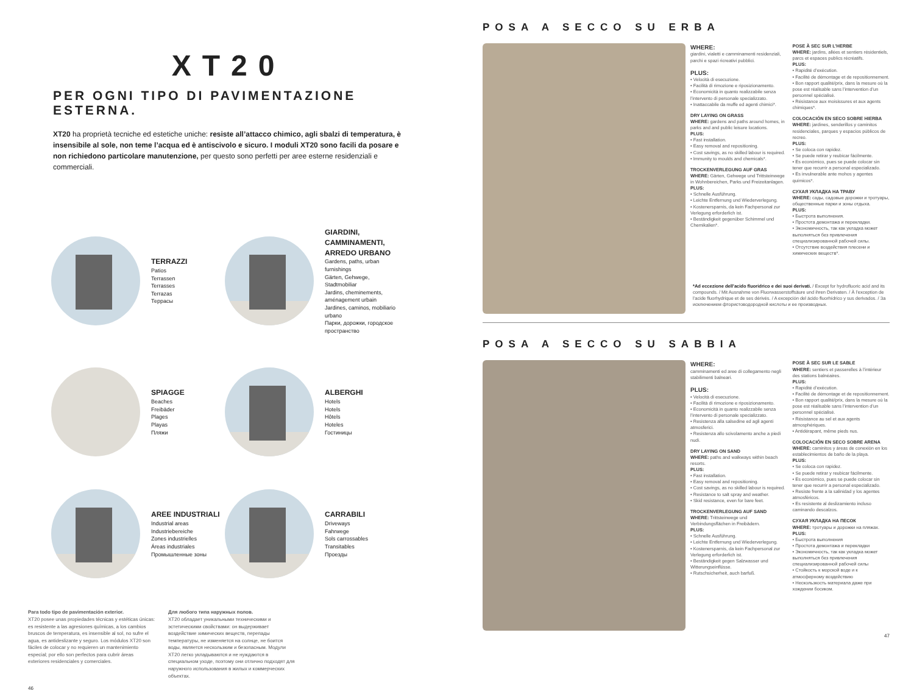XT20
PER OGNI TIPO DI PAVIMENTAZIONE ESTERNA.
XT20 ha proprietà tecniche ed estetiche uniche: resiste all’attacco chimico, agli sbalzi di temperatura, è insensibile al sole, non teme l’acqua ed è antiscivolo e sicuro. I moduli XT20 sono facili da posare e non richiedono particolare manutenzione, per questo sono perfetti per aree esterne residenziali e commerciali.
TERRAZZI
Patios
Terrassen
Terrasses
Terrazas
Террасы
GIARDINI, CAMMINAMENTI, ARREDO URBANO
Gardens, paths, urban furnishings
Gärten, Gehwege, Stadtmobiliar
Jardins, cheminements, aménagement urbain
Jardines, caminos, mobiliario urbano
Парки, дорожки, городское пространство
SPIAGGE
Beaches
Freibäder
Plages
Playas
Пляжи
ALBERGHI
Hotels
Hotels
Hôtels
Hoteles
Гостиницы
AREE INDUSTRIALI
Industrial areas
Industriebereiche
Zones industrielles
Áreas industriales
Промышленные зоны
CARRABILI
Driveways
Fahrwege
Sols carrossables
Transitables
Проезды
Para todo tipo de pavimentación exterior.
XT20 posee unas propiedades técnicas y estéticas únicas: es resistente a las agresiones químicas, a los cambios bruscos de temperatura, es insensible al sol, no sufre el agua, es antideslizante y seguro. Los módulos XT20 son fáciles de colocar y no requieren un mantenimiento especial; por ello son perfectos para cubrir áreas exteriores residenciales y comerciales.
Для любого типа наружных полов.
XT20 обладает уникальными техническими и эстетическими свойствами: он выдерживает воздействие химических веществ, перепады температуры, не изменяется на солнце, не боится воды, является нескользким и безопасным. Модули XT20 легко укладываются и не нуждаются в специальном уходе, поэтому они отлично подходят для наружного использования в жилых и коммерческих объектах.
46
POSA A SECCO SU ERBA
WHERE:
giardini, vialetti e camminamenti residenziali, parchi e spazi ricreativi pubblici.
PLUS:
• Velocità di esecuzione.
• Facilità di rimozione e riposizionamento.
• Economicità in quanto realizzabile senza l’intervento di personale specializzato.
• Inattaccabile da muffe ed agenti chimici*.
DRY LAYING ON GRASS
WHERE: gardens and paths around homes, in parks and and public leisure locations.
PLUS:
• Fast installation.
• Easy removal and repositioning.
• Cost savings, as no skilled labour is required.
• Immunity to moulds and chemicals*.
TROCKENVERLEGUNG AUF GRAS
WHERE: Gärten, Gehwege und Trittsteinwege in Wohnbereichen, Parks und Freizeitanlagen.
PLUS:
• Schnelle Ausführung.
• Leichte Entfernung und Wiederverlegung.
• Kostenersparnis, da kein Fachpersonal zur Verlegung erforderlich ist.
• Beständigkeit gegenüber Schimmel und Chemikalien*.
POSE À SEC SUR L’HERBE
WHERE: jardins, allées et sentiers résidentiels, parcs et espaces publics récréatifs.
PLUS:
• Rapidité d’exécution.
• Facilité de démontage et de repositionnement.
• Bon rapport qualité/prix, dans la mesure où la pose est réalisable sans l’intervention d’un personnel spécialisé.
• Résistance aux moisissures et aux agents chimiques*.
COLOCACIÓN EN SECO SOBRE HIERBA
WHERE: jardines, senderillos y caminitos residenciales, parques y espacios públicos de recreo.
PLUS:
• Se coloca con rapidez.
• Se puede retirar y reubicar fácilmente.
• Es económico, pues se puede colocar sin tener que recurrir a personal especializado.
• Es invulnerable ante mohos y agentes químicos*.
СУХАЯ УКЛАДКА НА ТРАВУ
WHERE: сады, садовые дорожки и тротуары, общественные парки и зоны отдыха.
PLUS:
• Быстрота выполнения.
• Простота демонтажа и перекладки.
• Экономичность, так как укладка может выполняться без привлечения специализированной рабочей силы.
• Отсутствие воздействия плесени и химических веществ*.
*Ad eccezione dell’acido fluoridrico e dei suoi derivati. / Except for hydrofluoric acid and its compounds. / Mit Ausnahme von Fluorwasserstoffsäure und ihren Derivaten. / À l’exception de l’acide fluorhydrique et de ses dérivés. / A excepción del ácido fluorhídrico y sus derivados. / За исключением фтористоводородной кислоты и ее производных.
POSA A SECCO SU SABBIA
WHERE:
camminamenti ed aree di collegamento negli stabilimenti balneari.
PLUS:
• Velocità di esecuzione.
• Facilità di rimozione e riposizionamento.
• Economicità in quanto realizzabile senza l’intervento di personale specializzato.
• Resistenza alla salsedine ed agli agenti atmosferici.
• Resistenza allo scivolamento anche a piedi nudi.
DRY LAYING ON SAND
WHERE: paths and walkways within beach resorts.
PLUS:
• Fast installation.
• Easy removal and repositioning.
• Cost savings, as no skilled labour is required.
• Resistance to salt spray and weather.
• Skid resistance, even for bare feet.
TROCKENVERLEGUNG AUF SAND
WHERE: Trittsteinwege und Verbindungsflächen in Freibädern.
PLUS:
• Schnelle Ausführung.
• Leichte Entfernung und Wiederverlegung.
• Kostenersparnis, da kein Fachpersonal zur Verlegung erforderlich ist.
• Beständigkeit gegen Salzwasser und Witterungseinflüsse.
• Rutschsicherheit, auch barfuß.
POSE À SEC SUR LE SABLE
WHERE: sentiers et passerelles à l’intérieur des stations balnéaires.
PLUS:
• Rapidité d’exécution.
• Facilité de démontage et de repositionnement.
• Bon rapport qualité/prix, dans la mesure où la pose est réalisable sans l’intervention d’un personnel spécialisé.
• Résistance au sel et aux agents atmosphériques.
• Antidérapant, même pieds nus.
COLOCACIÓN EN SECO SOBRE ARENA
WHERE: caminitos y áreas de conexión en los establecimientos de baño de la playa.
PLUS:
• Se coloca con rapidez.
• Se puede retirar y reubicar fácilmente.
• Es económico, pues se puede colocar sin tener que recurrir a personal especializado.
• Resiste frente a la salinidad y los agentes atmosféricos.
• Es resistente al deslizamiento incluso caminando descalzos.
СУХАЯ УКЛАДКА НА ПЕСОК
WHERE: тротуары и дорожки на пляжах.
PLUS:
• Быстрота выполнения
• Простота демонтажа и перекладки
• Экономичность, так как укладка может выполняться без привлечения специализированной рабочей силы
• Стойкость к морской воде и к атмосферному воздействию
• Нескользкость материала даже при хождении босиком.
47